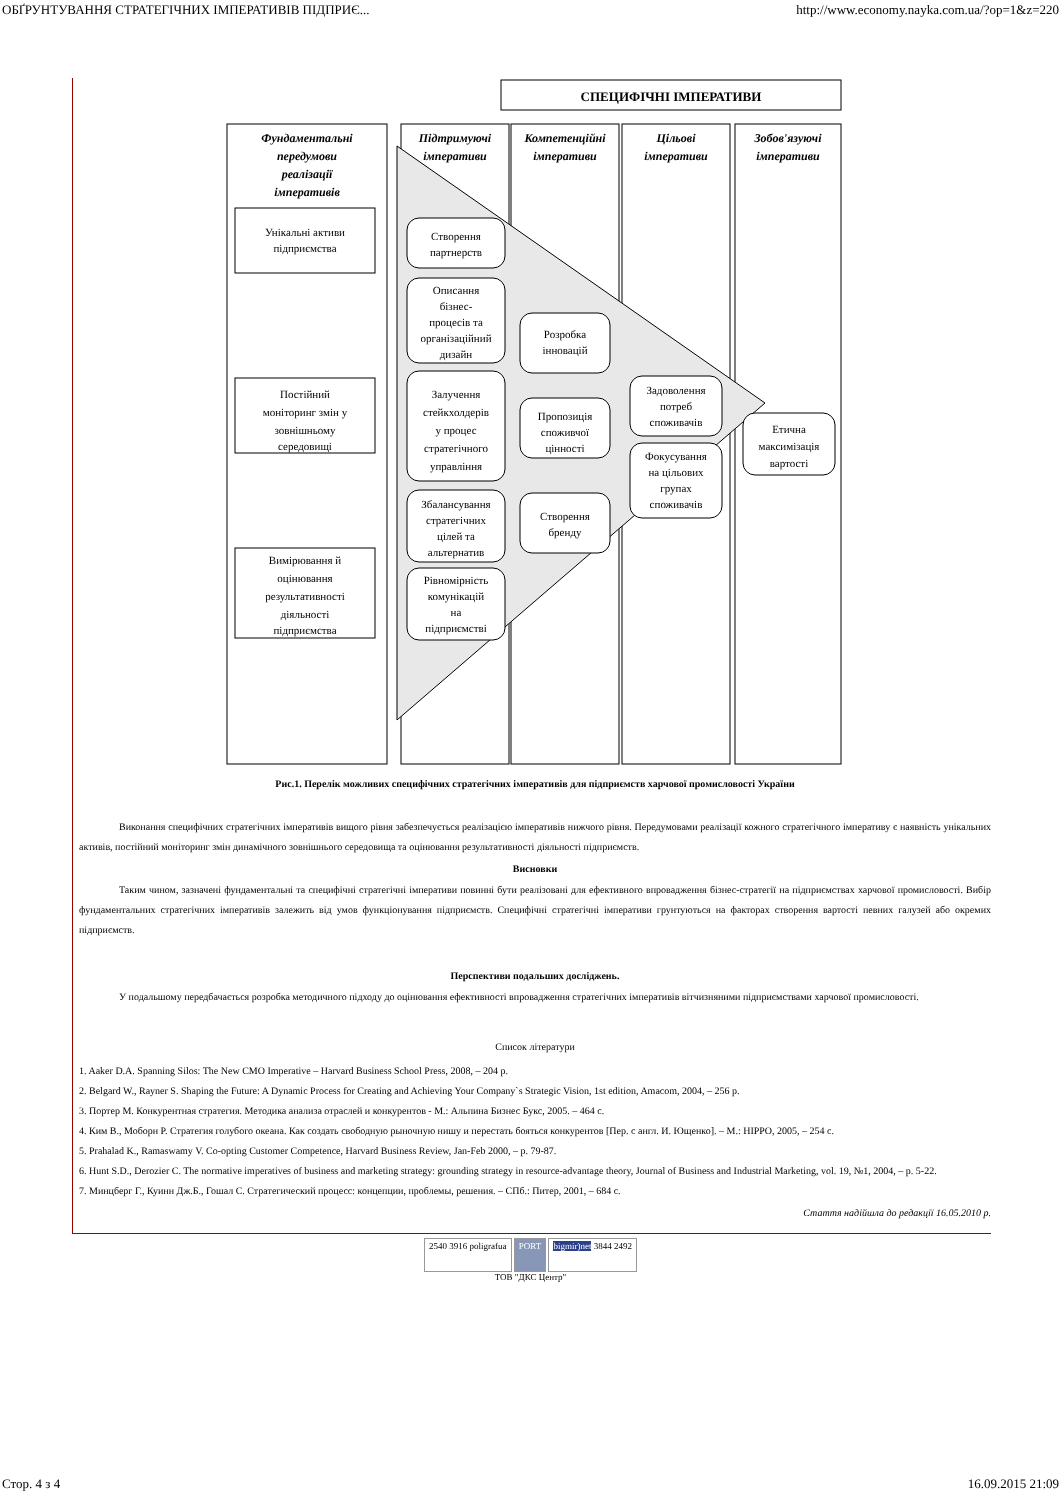ОБҐРУНТУВАННЯ СТРАТЕГІЧНИХ ІМПЕРАТИВІВ ПІДПРИЄ... http://www.economy.nayka.com.ua/?op=1&z=220
СПЕЦИФІЧНІ ІМПЕРАТИВИ
Фундаментальні
передумови
реалізації
імперативів
Підтримуючі
імперативи
Компетенційні
імперативи
Цільові
імперативи
Зобов'язуючі
імперативи
Унікальні активи
підприємства
Постійний
моніторинг змін у
зовнішньому
середовищі
Вимірювання й
оцінювання
результативності
діяльності
підприємства
Створення
партнерств
Описання
бізнес-
процесів та
організаційний
дизайн
Залучення
стейкхолдерів
у процес
стратегічного
управління
Збалансування
стратегічних
цілей та
альтернатив
Рівномірність
комунікацій
на
підприємстві
Розробка
інновацій
Пропозиція
споживчої
цінності
Створення
бренду
Задоволення
потреб
споживачів
Фокусування
на цільових
групах
споживачів
Етична
максимізація
вартості
Рис.1. Перелік можливих специфічних стратегічних імперативів для підприємств харчової промисловості України
Виконання специфічних стратегічних імперативів вищого рівня забезпечується реалізацією імперативів нижчого рівня. Передумовами реалізації кожного стратегічного імперативу є наявність унікальних активів, постійний моніторинг змін динамічного зовнішнього середовища та оцінювання результативності діяльності підприємств.
Висновки
Таким чином, зазначені фундаментальні та специфічні стратегічні імперативи повинні бути реалізовані для ефективного впровадження бізнес-стратегії на підприємствах харчової промисловості. Вибір фундаментальних стратегічних імперативів залежить від умов функціонування підприємств. Специфічні стратегічні імперативи грунтуються на факторах створення вартості певних галузей або окремих підприємств.
Перспективи подальших досліджень.
У подальшому передбачається розробка методичного підходу до оцінювання ефективності впровадження стратегічних імперативів вітчизняними підприємствами харчової промисловості.
Список літератури
1. Aaker D.A. Spanning Silos: The New CMO Imperative – Harvard Business School Press, 2008, – 204 p.
2. Belgard W., Rayner S. Shaping the Future: A Dynamic Process for Creating and Achieving Your Company`s Strategic Vision, 1st edition, Amacom, 2004, – 256 p.
3. Портер М. Конкурентная стратегия. Методика анализа отраслей и конкурентов - М.: Альпина Бизнес Букс, 2005. – 464 с.
4. Ким В., Моборн Р. Стратегия голубого океана. Как создать свободную рыночную нишу и перестать бояться конкурентов [Пер. с англ. И. Ющенко]. – М.: HIPPO, 2005, – 254 с.
5. Prahalad K., Ramaswamy V. Co-opting Customer Competence, Harvard Business Review, Jan-Feb 2000, – p. 79-87.
6. Hunt S.D., Derozier C. The normative imperatives of business and marketing strategy: grounding strategy in resource-advantage theory, Journal of Business and Industrial Marketing, vol. 19, №1, 2004, – p. 5-22.
7. Минцберг Г., Куинн Дж.Б., Гошал С. Стратегический процесс: концепции, проблемы, решения. – СПб.: Питер, 2001, – 684 с.
Стаття надійшла до редакції 16.05.2010 р.
2540 3916 poligrafua PORT bigmir)net 3844 2492
ТОВ "ДКС Центр"
Стор. 4 з 4 16.09.2015 21:09